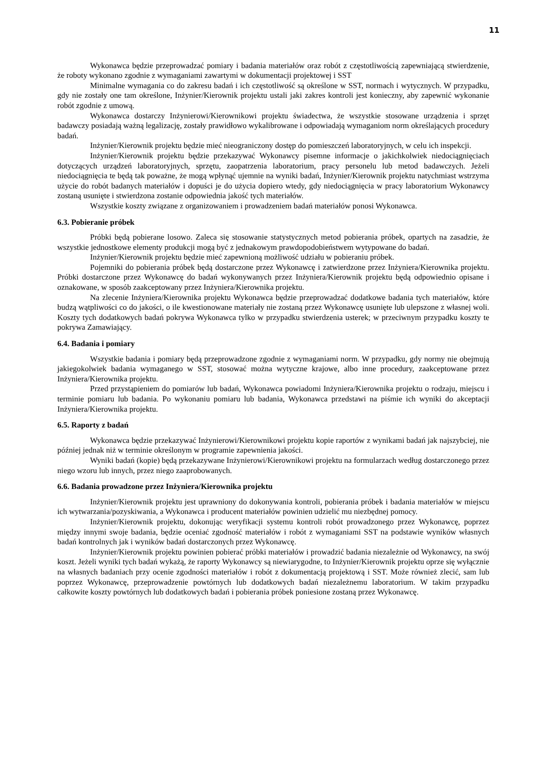11
Wykonawca będzie przeprowadzać pomiary i badania materiałów oraz robót z częstotliwością zapewniającą stwierdzenie, że roboty wykonano zgodnie z wymaganiami zawartymi w dokumentacji projektowej i SST
Minimalne wymagania co do zakresu badań i ich częstotliwość są określone w SST, normach i wytycznych. W przypadku, gdy nie zostały one tam określone, Inżynier/Kierownik projektu ustali jaki zakres kontroli jest konieczny, aby zapewnić wykonanie robót zgodnie z umową.
Wykonawca dostarczy Inżynierowi/Kierownikowi projektu świadectwa, że wszystkie stosowane urządzenia i sprzęt badawczy posiadają ważną legalizację, zostały prawidłowo wykalibrowane i odpowiadają wymaganiom norm określających procedury badań.
Inżynier/Kierownik projektu będzie mieć nieograniczony dostęp do pomieszczeń laboratoryjnych, w celu ich inspekcji.
Inżynier/Kierownik projektu będzie przekazywać Wykonawcy pisemne informacje o jakichkolwiek niedociągnięciach dotyczących urządzeń laboratoryjnych, sprzętu, zaopatrzenia laboratorium, pracy personelu lub metod badawczych. Jeżeli niedociągnięcia te będą tak poważne, że mogą wpłynąć ujemnie na wyniki badań, Inżynier/Kierownik projektu natychmiast wstrzyma użycie do robót badanych materiałów i dopuści je do użycia dopiero wtedy, gdy niedociągnięcia w pracy laboratorium Wykonawcy zostaną usunięte i stwierdzona zostanie odpowiednia jakość tych materiałów.
Wszystkie koszty związane z organizowaniem i prowadzeniem badań materiałów ponosi Wykonawca.
6.3. Pobieranie próbek
Próbki będą pobierane losowo. Zaleca się stosowanie statystycznych metod pobierania próbek, opartych na zasadzie, że wszystkie jednostkowe elementy produkcji mogą być z jednakowym prawdopodobieństwem wytypowane do badań.
Inżynier/Kierownik projektu będzie mieć zapewnioną możliwość udziału w pobieraniu próbek.
Pojemniki do pobierania próbek będą dostarczone przez Wykonawcę i zatwierdzone przez Inżyniera/Kierownika projektu. Próbki dostarczone przez Wykonawcę do badań wykonywanych przez Inżyniera/Kierownik projektu będą odpowiednio opisane i oznakowane, w sposób zaakceptowany przez Inżyniera/Kierownika projektu.
Na zlecenie Inżyniera/Kierownika projektu Wykonawca będzie przeprowadzać dodatkowe badania tych materiałów, które budzą wątpliwości co do jakości, o ile kwestionowane materiały nie zostaną przez Wykonawcę usunięte lub ulepszone z własnej woli. Koszty tych dodatkowych badań pokrywa Wykonawca tylko w przypadku stwierdzenia usterek; w przeciwnym przypadku koszty te pokrywa Zamawiający.
6.4. Badania i pomiary
Wszystkie badania i pomiary będą przeprowadzone zgodnie z wymaganiami norm. W przypadku, gdy normy nie obejmują jakiegokolwiek badania wymaganego w SST, stosować można wytyczne krajowe, albo inne procedury, zaakceptowane przez Inżyniera/Kierownika projektu.
Przed przystąpieniem do pomiarów lub badań, Wykonawca powiadomi Inżyniera/Kierownika projektu o rodzaju, miejscu i terminie pomiaru lub badania. Po wykonaniu pomiaru lub badania, Wykonawca przedstawi na piśmie ich wyniki do akceptacji Inżyniera/Kierownika projektu.
6.5. Raporty z badań
Wykonawca będzie przekazywać Inżynierowi/Kierownikowi projektu kopie raportów z wynikami badań jak najszybciej, nie później jednak niż w terminie określonym w programie zapewnienia jakości.
Wyniki badań (kopie) będą przekazywane Inżynierowi/Kierownikowi projektu na formularzach według dostarczonego przez niego wzoru lub innych, przez niego zaaprobowanych.
6.6. Badania prowadzone przez Inżyniera/Kierownika projektu
Inżynier/Kierownik projektu jest uprawniony do dokonywania kontroli, pobierania próbek i badania materiałów w miejscu ich wytwarzania/pozyskiwania, a Wykonawca i producent materiałów powinien udzielić mu niezbędnej pomocy.
Inżynier/Kierownik projektu, dokonując weryfikacji systemu kontroli robót prowadzonego przez Wykonawcę, poprzez między innymi swoje badania, będzie oceniać zgodność materiałów i robót z wymaganiami SST na podstawie wyników własnych badań kontrolnych jak i wyników badań dostarczonych przez Wykonawcę.
Inżynier/Kierownik projektu powinien pobierać próbki materiałów i prowadzić badania niezależnie od Wykonawcy, na swój koszt. Jeżeli wyniki tych badań wykażą, że raporty Wykonawcy są niewiarygodne, to Inżynier/Kierownik projektu oprze się wyłącznie na własnych badaniach przy ocenie zgodności materiałów i robót z dokumentacją projektową i SST. Może również zlecić, sam lub poprzez Wykonawcę, przeprowadzenie powtórnych lub dodatkowych badań niezależnemu laboratorium. W takim przypadku całkowite koszty powtórnych lub dodatkowych badań i pobierania próbek poniesione zostaną przez Wykonawcę.